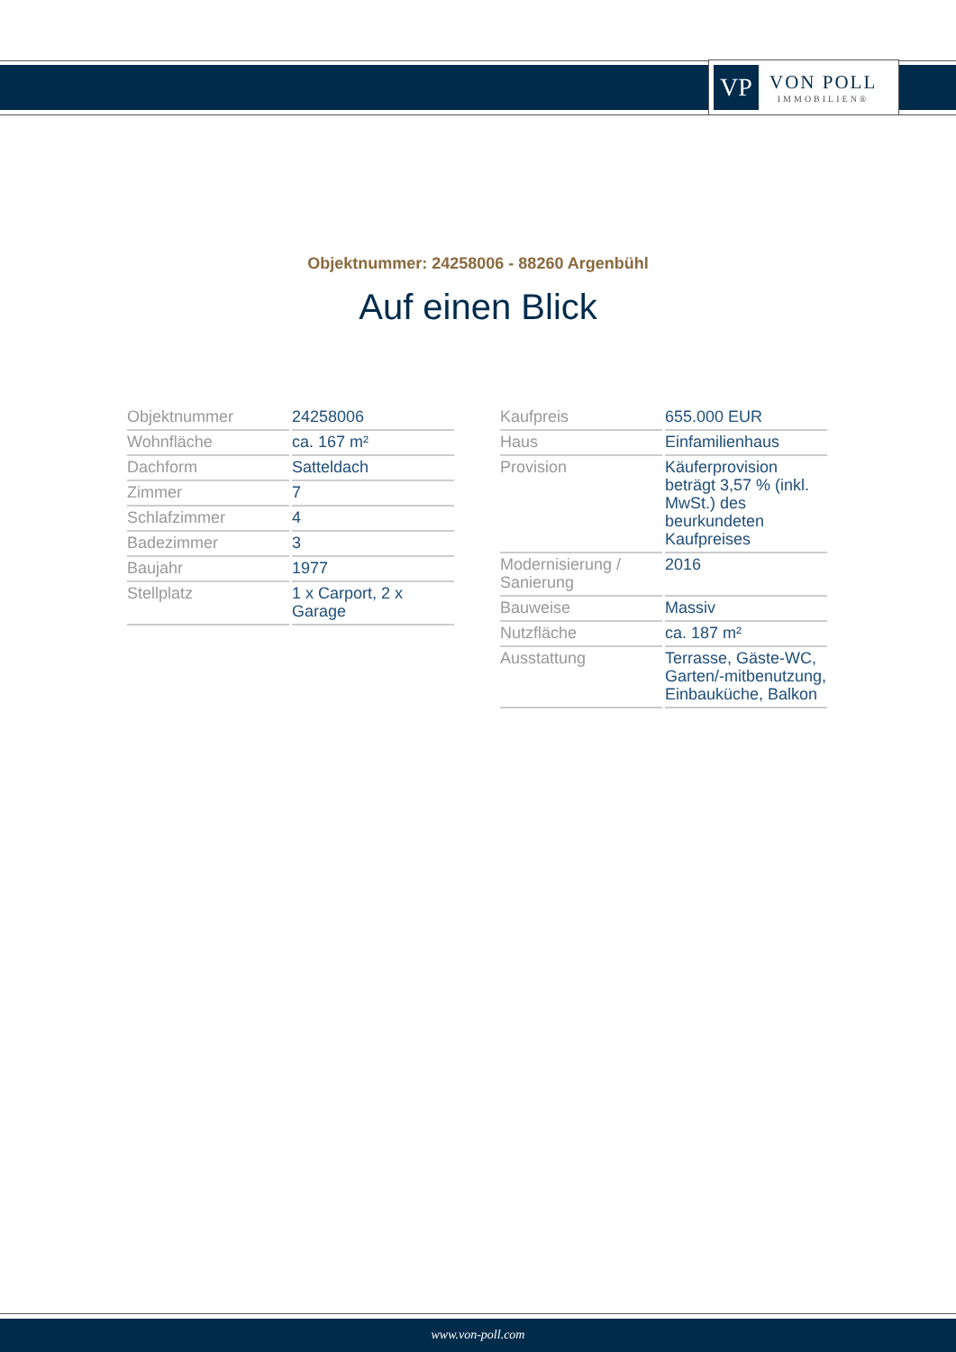VP
VON POLL
IMMOBILIEN®
Objektnummer: 24258006 - 88260 Argenbühl
Auf einen Blick
| Objektnummer | 24258006 |
| Wohnfläche | ca. 167 m² |
| Dachform | Satteldach |
| Zimmer | 7 |
| Schlafzimmer | 4 |
| Badezimmer | 3 |
| Baujahr | 1977 |
| Stellplatz | 1 x Carport, 2 x Garage |
| Kaufpreis | 655.000 EUR |
| Haus | Einfamilienhaus |
| Provision | Käuferprovision beträgt 3,57 % (inkl. MwSt.) des beurkundeten Kaufpreises |
| Modernisierung / Sanierung | 2016 |
| Bauweise | Massiv |
| Nutzfläche | ca. 187 m² |
| Ausstattung | Terrasse, Gäste-WC, Garten/-mitbenutzung, Einbauküche, Balkon |
www.von-poll.com